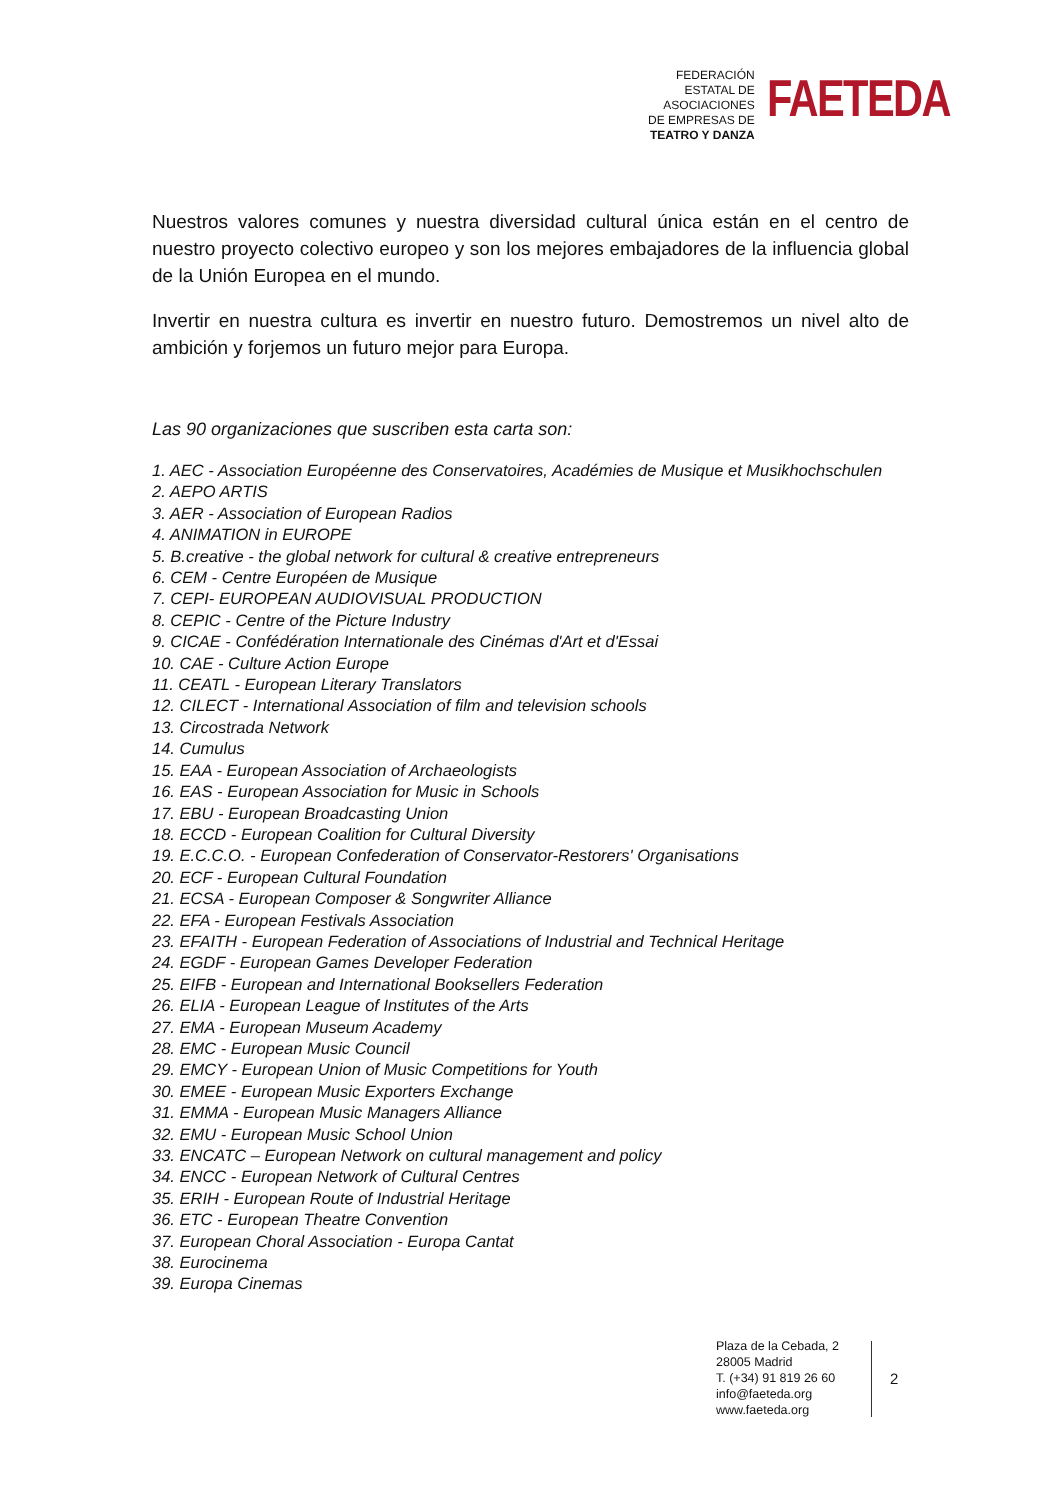FEDERACIÓN
ESTATAL DE
ASOCIACIONES
DE EMPRESAS DE
TEATRO Y DANZA
FAETEDA
Nuestros valores comunes y nuestra diversidad cultural única están en el centro de nuestro proyecto colectivo europeo y son los mejores embajadores de la influencia global de la Unión Europea en el mundo.
Invertir en nuestra cultura es invertir en nuestro futuro. Demostremos un nivel alto de ambición y forjemos un futuro mejor para Europa.
Las 90 organizaciones que suscriben esta carta son:
1. AEC - Association Européenne des Conservatoires, Académies de Musique et Musikhochschulen
2. AEPO ARTIS
3. AER - Association of European Radios
4. ANIMATION in EUROPE
5. B.creative - the global network for cultural & creative entrepreneurs
6. CEM - Centre Européen de Musique
7. CEPI- EUROPEAN AUDIOVISUAL PRODUCTION
8. CEPIC - Centre of the Picture Industry
9. CICAE - Confédération Internationale des Cinémas d'Art et d'Essai
10. CAE - Culture Action Europe
11. CEATL - European Literary Translators
12. CILECT - International Association of film and television schools
13. Circostrada Network
14. Cumulus
15. EAA - European Association of Archaeologists
16. EAS - European Association for Music in Schools
17. EBU - European Broadcasting Union
18. ECCD - European Coalition for Cultural Diversity
19. E.C.C.O. - European Confederation of Conservator-Restorers' Organisations
20. ECF - European Cultural Foundation
21. ECSA - European Composer & Songwriter Alliance
22. EFA - European Festivals Association
23. EFAITH - European Federation of Associations of Industrial and Technical Heritage
24. EGDF - European Games Developer Federation
25. EIFB - European and International Booksellers Federation
26. ELIA - European League of Institutes of the Arts
27. EMA - European Museum Academy
28. EMC - European Music Council
29. EMCY - European Union of Music Competitions for Youth
30. EMEE - European Music Exporters Exchange
31. EMMA - European Music Managers Alliance
32. EMU - European Music School Union
33. ENCATC – European Network on cultural management and policy
34. ENCC - European Network of Cultural Centres
35. ERIH - European Route of Industrial Heritage
36. ETC - European Theatre Convention
37. European Choral Association - Europa Cantat
38. Eurocinema
39. Europa Cinemas
Plaza de la Cebada, 2
28005 Madrid
T. (+34) 91 819 26 60
info@faeteda.org
www.faeteda.org
2